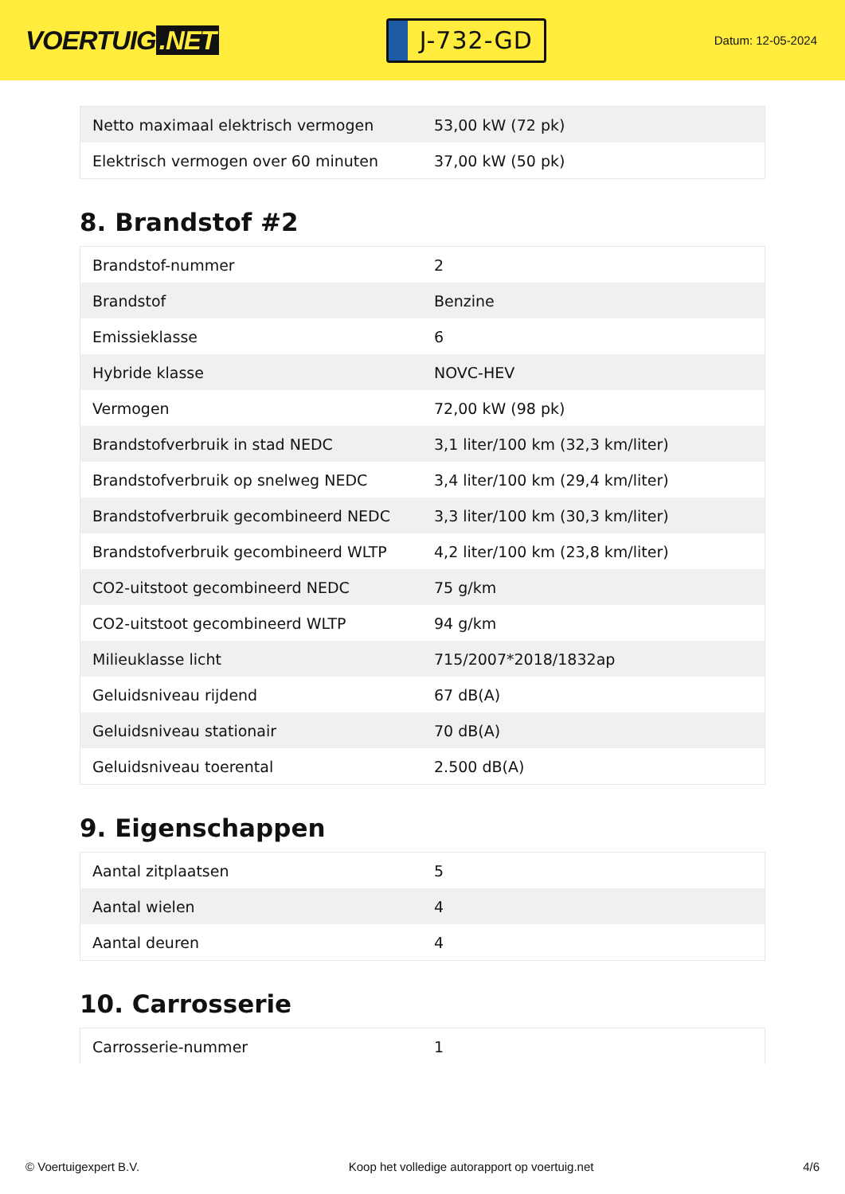VOERTUIG.NET
J-732-GD
Datum: 12-05-2024
| Netto maximaal elektrisch vermogen | 53,00 kW (72 pk) |
| Elektrisch vermogen over 60 minuten | 37,00 kW (50 pk) |
8. Brandstof #2
| Brandstof-nummer | 2 |
| Brandstof | Benzine |
| Emissieklasse | 6 |
| Hybride klasse | NOVC-HEV |
| Vermogen | 72,00 kW (98 pk) |
| Brandstofverbruik in stad NEDC | 3,1 liter/100 km (32,3 km/liter) |
| Brandstofverbruik op snelweg NEDC | 3,4 liter/100 km (29,4 km/liter) |
| Brandstofverbruik gecombineerd NEDC | 3,3 liter/100 km (30,3 km/liter) |
| Brandstofverbruik gecombineerd WLTP | 4,2 liter/100 km (23,8 km/liter) |
| CO2-uitstoot gecombineerd NEDC | 75 g/km |
| CO2-uitstoot gecombineerd WLTP | 94 g/km |
| Milieuklasse licht | 715/2007*2018/1832ap |
| Geluidsniveau rijdend | 67 dB(A) |
| Geluidsniveau stationair | 70 dB(A) |
| Geluidsniveau toerental | 2.500 dB(A) |
9. Eigenschappen
| Aantal zitplaatsen | 5 |
| Aantal wielen | 4 |
| Aantal deuren | 4 |
10. Carrosserie
| Carrosserie-nummer | 1 |
© Voertuigexpert B.V. Koop het volledige autorapport op voertuig.net 4/6